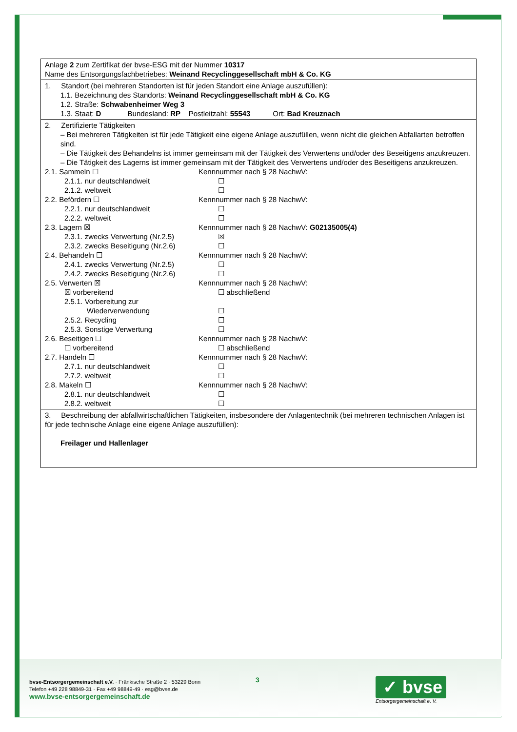| Anlage 2 zum Zertifikat der bvse-ESG mit der Nummer 10317 Name des Entsorgungsfachbetriebes: Weinand Recyclinggesellschaft mbH & Co. KG |
| 1. Standort (bei mehreren Standorten ist für jeden Standort eine Anlage auszufüllen): 1.1. Bezeichnung des Standorts: Weinand Recyclinggesellschaft mbH & Co. KG 1.2. Straße: Schwabenheimer Weg 3 1.3. Staat: D Bundesland: RP Postleitzahl: 55543 Ort: Bad Kreuznach |
| 2. Zertifizierte Tätigkeiten – Bei mehreren Tätigkeiten ist für jede Tätigkeit eine eigene Anlage auszufüllen, wenn nicht die gleichen Abfallarten betroffen sind. – Die Tätigkeit des Behandelns ist immer gemeinsam mit der Tätigkeit des Verwertens und/oder des Beseitigens anzukreuzen. – Die Tätigkeit des Lagerns ist immer gemeinsam mit der Tätigkeit des Verwertens und/oder des Beseitigens anzukreuzen. 2.1. Sammeln ☐ Kennnummer nach § 28 NachwV: 2.1.1. nur deutschlandweit ☐ 2.1.2. weltweit ☐ 2.2. Befördern ☐ Kennnummer nach § 28 NachwV: 2.2.1. nur deutschlandweit ☐ 2.2.2. weltweit ☐ 2.3. Lagern ☒ Kennnummer nach § 28 NachwV: G02135005(4) 2.3.1. zwecks Verwertung (Nr.2.5) ☒ 2.3.2. zwecks Beseitigung (Nr.2.6) ☐ 2.4. Behandeln ☐ Kennnummer nach § 28 NachwV: 2.4.1. zwecks Verwertung (Nr.2.5) ☐ 2.4.2. zwecks Beseitigung (Nr.2.6) ☐ 2.5. Verwerten ☒ Kennnummer nach § 28 NachwV: ☒ vorbereitend ☐ abschließend 2.5.1. Vorbereitung zur Wiederverwendung ☐ 2.5.2. Recycling ☐ 2.5.3. Sonstige Verwertung ☐ 2.6. Beseitigen ☐ Kennnummer nach § 28 NachwV: ☐ vorbereitend ☐ abschließend 2.7. Handeln ☐ Kennnummer nach § 28 NachwV: 2.7.1. nur deutschlandweit ☐ 2.7.2. weltweit ☐ 2.8. Makeln ☐ Kennnummer nach § 28 NachwV: 2.8.1. nur deutschlandweit ☐ 2.8.2. weltweit ☐ |
| 3. Beschreibung der abfallwirtschaftlichen Tätigkeiten, insbesondere der Anlagentechnik (bei mehreren technischen Anlagen ist für jede technische Anlage eine eigene Anlage auszufüllen): Freilager und Hallenlager |
bvse-Entsorgergemeinschaft e.V. · Fränkische Straße 2 · 53229 Bonn
Telefon +49 228 98849-31 · Fax +49 98849-49 · esg@bvse.de
www.bvse-entsorgergemeinschaft.de
3
✓ bvse
Entsorgergemeinschaft e. V.